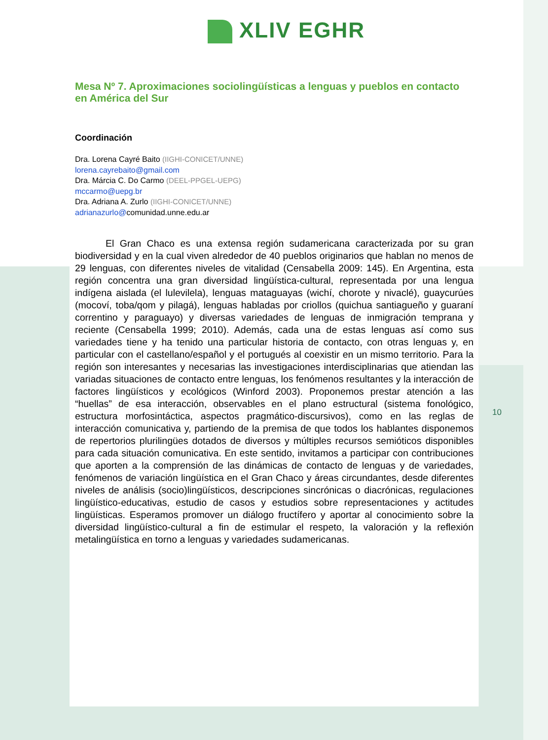XLIV EGHR
Mesa Nº 7. Aproximaciones sociolingüísticas a lenguas y pueblos en contacto en América del Sur
Coordinación
Dra. Lorena Cayré Baito (IIGHI-CONICET/UNNE)
lorena.cayrebaito@gmail.com
Dra. Márcia C. Do Carmo (DEEL-PPGEL-UEPG)
mccarmo@uepg.br
Dra. Adriana A. Zurlo (IIGHI-CONICET/UNNE)
adrianazurlo@comunidad.unne.edu.ar
El Gran Chaco es una extensa región sudamericana caracterizada por su gran biodiversidad y en la cual viven alrededor de 40 pueblos originarios que hablan no menos de 29 lenguas, con diferentes niveles de vitalidad (Censabella 2009: 145). En Argentina, esta región concentra una gran diversidad lingüística-cultural, representada por una lengua indígena aislada (el lulevilela), lenguas mataguayas (wichí, chorote y nivaclé), guaycurúes (mocoví, toba/qom y pilagá), lenguas habladas por criollos (quichua santiagueño y guaraní correntino y paraguayo) y diversas variedades de lenguas de inmigración temprana y reciente (Censabella 1999; 2010). Además, cada una de estas lenguas así como sus variedades tiene y ha tenido una particular historia de contacto, con otras lenguas y, en particular con el castellano/español y el portugués al coexistir en un mismo territorio. Para la región son interesantes y necesarias las investigaciones interdisciplinarias que atiendan las variadas situaciones de contacto entre lenguas, los fenómenos resultantes y la interacción de factores lingüísticos y ecológicos (Winford 2003). Proponemos prestar atención a las “huellas” de esa interacción, observables en el plano estructural (sistema fonológico, estructura morfosintáctica, aspectos pragmático-discursivos), como en las reglas de interacción comunicativa y, partiendo de la premisa de que todos los hablantes disponemos de repertorios plurilingües dotados de diversos y múltiples recursos semióticos disponibles para cada situación comunicativa. En este sentido, invitamos a participar con contribuciones que aporten a la comprensión de las dinámicas de contacto de lenguas y de variedades, fenómenos de variación lingüística en el Gran Chaco y áreas circundantes, desde diferentes niveles de análisis (socio)lingüísticos, descripciones sincrónicas o diacrónicas, regulaciones lingüístico-educativas, estudio de casos y estudios sobre representaciones y actitudes lingüísticas. Esperamos promover un diálogo fructífero y aportar al conocimiento sobre la diversidad lingüístico-cultural a fin de estimular el respeto, la valoración y la reflexión metalingüística en torno a lenguas y variedades sudamericanas.
10